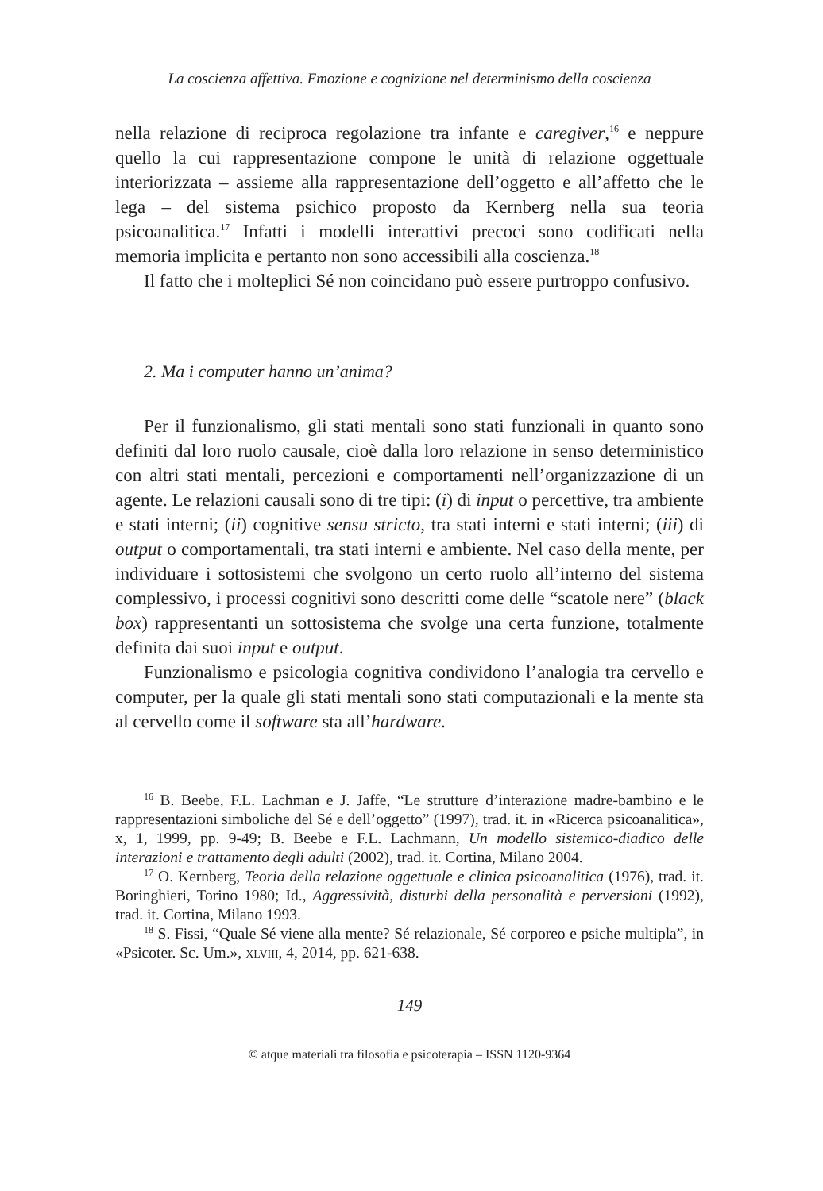La coscienza affettiva. Emozione e cognizione nel determinismo della coscienza
nella relazione di reciproca regolazione tra infante e caregiver,<sup>16</sup> e neppure quello la cui rappresentazione compone le unità di relazione oggettuale interiorizzata – assieme alla rappresentazione dell’oggetto e all’affetto che le lega – del sistema psichico proposto da Kernberg nella sua teoria psicoanalitica.<sup>17</sup> Infatti i modelli interattivi precoci sono codificati nella memoria implicita e pertanto non sono accessibili alla coscienza.<sup>18</sup>
Il fatto che i molteplici Sé non coincidano può essere purtroppo confusivo.
2. Ma i computer hanno un’anima?
Per il funzionalismo, gli stati mentali sono stati funzionali in quanto sono definiti dal loro ruolo causale, cioè dalla loro relazione in senso deterministico con altri stati mentali, percezioni e comportamenti nell’organizzazione di un agente. Le relazioni causali sono di tre tipi: (i) di input o percettive, tra ambiente e stati interni; (ii) cognitive sensu stricto, tra stati interni e stati interni; (iii) di output o comportamentali, tra stati interni e ambiente. Nel caso della mente, per individuare i sottosistemi che svolgono un certo ruolo all’interno del sistema complessivo, i processi cognitivi sono descritti come delle “scatole nere” (black box) rappresentanti un sottosistema che svolge una certa funzione, totalmente definita dai suoi input e output.
Funzionalismo e psicologia cognitiva condividono l’analogia tra cervello e computer, per la quale gli stati mentali sono stati computazionali e la mente sta al cervello come il software sta all’hardware.
<sup>16</sup> B. Beebe, F.L. Lachman e J. Jaffe, “Le strutture d’interazione madre-bambino e le rappresentazioni simboliche del Sé e dell’oggetto” (1997), trad. it. in «Ricerca psicoanalitica», x, 1, 1999, pp. 9-49; B. Beebe e F.L. Lachmann, Un modello sistemico-diadico delle interazioni e trattamento degli adulti (2002), trad. it. Cortina, Milano 2004.
<sup>17</sup> O. Kernberg, Teoria della relazione oggettuale e clinica psicoanalitica (1976), trad. it. Boringhieri, Torino 1980; Id., Aggressività, disturbi della personalità e perversioni (1992), trad. it. Cortina, Milano 1993.
<sup>18</sup> S. Fissi, “Quale Sé viene alla mente? Sé relazionale, Sé corporeo e psiche multipla”, in «Psicoter. Sc. Um.», xlviii, 4, 2014, pp. 621-638.
149
© atque materiali tra filosofia e psicoterapia – ISSN 1120-9364